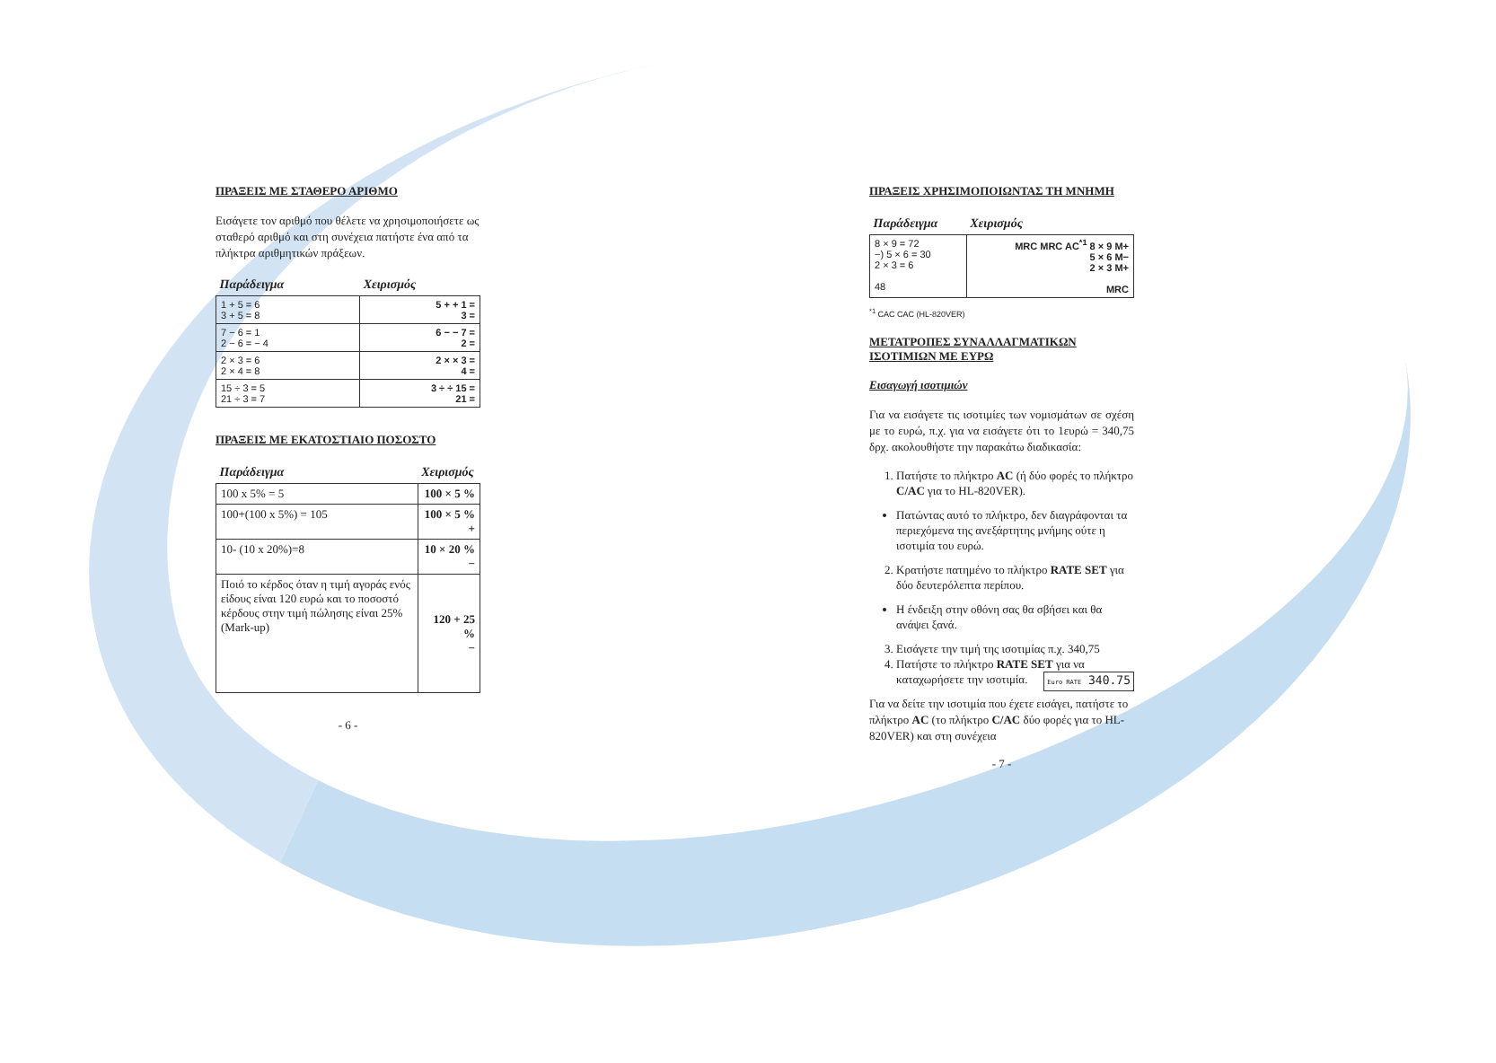ΠΡΑΞΕΙΣ ΜΕ ΣΤΑΘΕΡΟ ΑΡΙΘΜΟ
Εισάγετε τον αριθμό που θέλετε να χρησιμοποιήσετε ως σταθερό αριθμό και στη συνέχεια πατήστε ένα από τα πλήκτρα αριθμητικών πράξεων.
| Παράδειγμα | Χειρισμός |
| --- | --- |
| 1 + 5 = 6 3 + 5 = 8 | 5 + + 1 = 3 = |
| 7 − 6 = 1 2 − 6 = − 4 | 6 − − 7 = 2 = |
| 2 × 3 = 6 2 × 4 = 8 | 2 × × 3 = 4 = |
| 15 ÷ 3 = 5 21 ÷ 3 = 7 | 3 ÷ ÷ 15 = 21 = |
ΠΡΑΞΕΙΣ ΜΕ ΕΚΑΤΟΣΤΙΑΙΟ ΠΟΣΟΣΤΟ
| Παράδειγμα | Χειρισμός |
| --- | --- |
| 100 x 5% = 5 | 100 × 5 % |
| 100+(100 x 5%) = 105 | 100 × 5 % + |
| 10- (10 x 20%)=8 | 10 × 20 % − |
| Ποιό το κέρδος όταν η τιμή αγοράς ενός είδους είναι 120 ευρώ και το ποσοστό κέρδους στην τιμή πώλησης είναι 25% (Mark-up) | 120 + 25 % − |
- 6 -
ΠΡΑΞΕΙΣ ΧΡΗΣΙΜΟΠΟΙΩΝΤΑΣ ΤΗ ΜΝΗΜΗ
| Παράδειγμα | Χειρισμός |
| --- | --- |
| 8 × 9 = 72 −) 5 × 6 = 30 2 × 3 = 6 48 | MRC MRC AC<sup>*1</sup> 8 × 9 M+ 5 × 6 M− 2 × 3 M+ MRC |
<sup>*1</sup> CAC CAC (HL-820VER)
ΜΕΤΑΤΡΟΠΕΣ ΣΥΝΑΛΛΑΓΜΑΤΙΚΩΝ ΙΣΟΤΙΜΙΩΝ ΜΕ ΕΥΡΩ
Εισαγωγή ισοτιμιών
Για να εισάγετε τις ισοτιμίες των νομισμάτων σε σχέση με το ευρώ, π.χ. για να εισάγετε ότι το 1ευρώ = 340,75 δρχ. ακολουθήστε την παρακάτω διαδικασία:
1. Πατήστε το πλήκτρο AC (ή δύο φορές το πλήκτρο C/AC για το HL-820VER).
Πατώντας αυτό το πλήκτρο, δεν διαγράφονται τα περιεχόμενα της ανεξάρτητης μνήμης ούτε η ισοτιμία του ευρώ.
2. Κρατήστε πατημένο το πλήκτρο RATE SET για δύο δευτερόλεπτα περίπου.
Η ένδειξη στην οθόνη σας θα σβήσει και θα ανάψει ξανά.
3. Εισάγετε την τιμή της ισοτιμίας π.χ. 340,75
4. Πατήστε το πλήκτρο RATE SET για να καταχωρήσετε την ισοτιμία. Euro RATE 340.75
Για να δείτε την ισοτιμία που έχετε εισάγει, πατήστε το πλήκτρο AC (το πλήκτρο C/AC δύο φορές για το HL-820VER) και στη συνέχεια
- 7 -